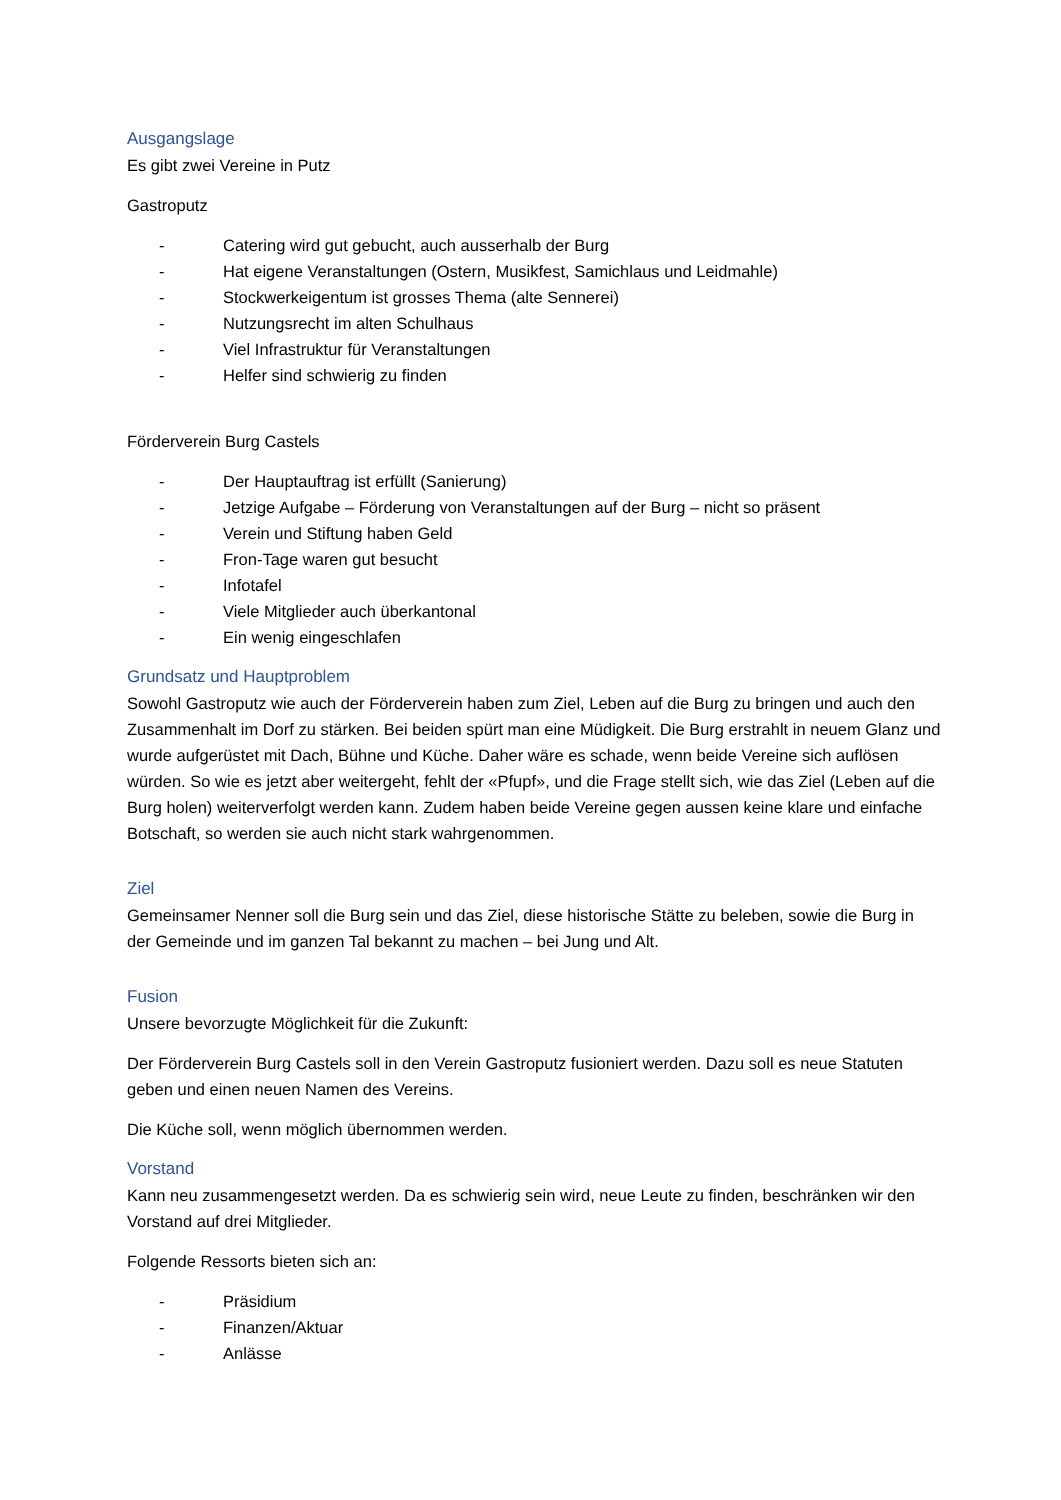Ausgangslage
Es gibt zwei Vereine in Putz
Gastroputz
- Catering wird gut gebucht, auch ausserhalb der Burg
- Hat eigene Veranstaltungen (Ostern, Musikfest, Samichlaus und Leidmahle)
- Stockwerkeigentum ist grosses Thema (alte Sennerei)
- Nutzungsrecht im alten Schulhaus
- Viel Infrastruktur für Veranstaltungen
- Helfer sind schwierig zu finden
Förderverein Burg Castels
- Der Hauptauftrag ist erfüllt (Sanierung)
- Jetzige Aufgabe – Förderung von Veranstaltungen auf der Burg – nicht so präsent
- Verein und Stiftung haben Geld
- Fron-Tage waren gut besucht
- Infotafel
- Viele Mitglieder auch überkantonal
- Ein wenig eingeschlafen
Grundsatz und Hauptproblem
Sowohl Gastroputz wie auch der Förderverein haben zum Ziel, Leben auf die Burg zu bringen und auch den Zusammenhalt im Dorf zu stärken. Bei beiden spürt man eine Müdigkeit. Die Burg erstrahlt in neuem Glanz und wurde aufgerüstet mit Dach, Bühne und Küche. Daher wäre es schade, wenn beide Vereine sich auflösen würden. So wie es jetzt aber weitergeht, fehlt der «Pfupf», und die Frage stellt sich, wie das Ziel (Leben auf die Burg holen) weiterverfolgt werden kann. Zudem haben beide Vereine gegen aussen keine klare und einfache Botschaft, so werden sie auch nicht stark wahrgenommen.
Ziel
Gemeinsamer Nenner soll die Burg sein und das Ziel, diese historische Stätte zu beleben, sowie die Burg in der Gemeinde und im ganzen Tal bekannt zu machen – bei Jung und Alt.
Fusion
Unsere bevorzugte Möglichkeit für die Zukunft:
Der Förderverein Burg Castels soll in den Verein Gastroputz fusioniert werden. Dazu soll es neue Statuten geben und einen neuen Namen des Vereins.
Die Küche soll, wenn möglich übernommen werden.
Vorstand
Kann neu zusammengesetzt werden. Da es schwierig sein wird, neue Leute zu finden, beschränken wir den Vorstand auf drei Mitglieder.
Folgende Ressorts bieten sich an:
- Präsidium
- Finanzen/Aktuar
- Anlässe